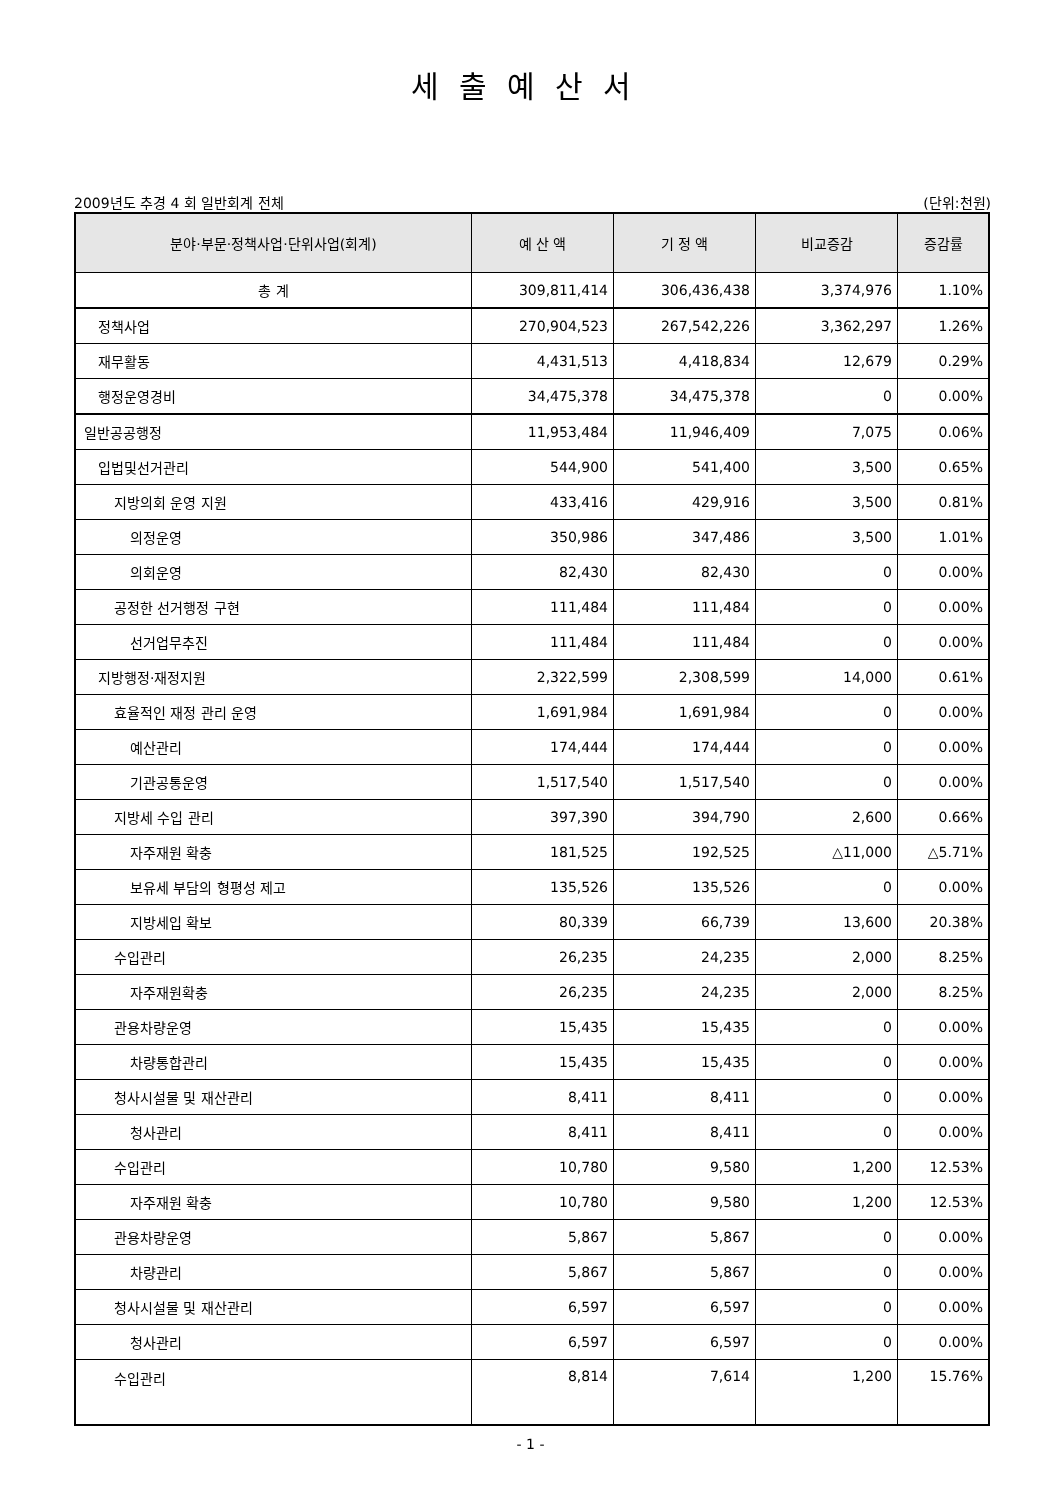세출예산서
2009년도 추경 4 회 일반회계 전체 (단위:천원)
| 분야·부문·정책사업·단위사업(회계) | 예 산 액 | 기 정 액 | 비교증감 | 증감률 |
| --- | --- | --- | --- | --- |
| 총 계 | 309,811,414 | 306,436,438 | 3,374,976 | 1.10% |
| 정책사업 | 270,904,523 | 267,542,226 | 3,362,297 | 1.26% |
| 재무활동 | 4,431,513 | 4,418,834 | 12,679 | 0.29% |
| 행정운영경비 | 34,475,378 | 34,475,378 | 0 | 0.00% |
| 일반공공행정 | 11,953,484 | 11,946,409 | 7,075 | 0.06% |
| 입법및선거관리 | 544,900 | 541,400 | 3,500 | 0.65% |
| 지방의회 운영 지원 | 433,416 | 429,916 | 3,500 | 0.81% |
| 의정운영 | 350,986 | 347,486 | 3,500 | 1.01% |
| 의회운영 | 82,430 | 82,430 | 0 | 0.00% |
| 공정한 선거행정 구현 | 111,484 | 111,484 | 0 | 0.00% |
| 선거업무추진 | 111,484 | 111,484 | 0 | 0.00% |
| 지방행정·재정지원 | 2,322,599 | 2,308,599 | 14,000 | 0.61% |
| 효율적인 재정 관리 운영 | 1,691,984 | 1,691,984 | 0 | 0.00% |
| 예산관리 | 174,444 | 174,444 | 0 | 0.00% |
| 기관공통운영 | 1,517,540 | 1,517,540 | 0 | 0.00% |
| 지방세 수입 관리 | 397,390 | 394,790 | 2,600 | 0.66% |
| 자주재원 확충 | 181,525 | 192,525 | △11,000 | △5.71% |
| 보유세 부담의 형평성 제고 | 135,526 | 135,526 | 0 | 0.00% |
| 지방세입 확보 | 80,339 | 66,739 | 13,600 | 20.38% |
| 수입관리 | 26,235 | 24,235 | 2,000 | 8.25% |
| 자주재원확충 | 26,235 | 24,235 | 2,000 | 8.25% |
| 관용차량운영 | 15,435 | 15,435 | 0 | 0.00% |
| 차량통합관리 | 15,435 | 15,435 | 0 | 0.00% |
| 청사시설물 및 재산관리 | 8,411 | 8,411 | 0 | 0.00% |
| 청사관리 | 8,411 | 8,411 | 0 | 0.00% |
| 수입관리 | 10,780 | 9,580 | 1,200 | 12.53% |
| 자주재원 확충 | 10,780 | 9,580 | 1,200 | 12.53% |
| 관용차량운영 | 5,867 | 5,867 | 0 | 0.00% |
| 차량관리 | 5,867 | 5,867 | 0 | 0.00% |
| 청사시설물 및 재산관리 | 6,597 | 6,597 | 0 | 0.00% |
| 청사관리 | 6,597 | 6,597 | 0 | 0.00% |
| 수입관리 | 8,814 | 7,614 | 1,200 | 15.76% |
- 1 -